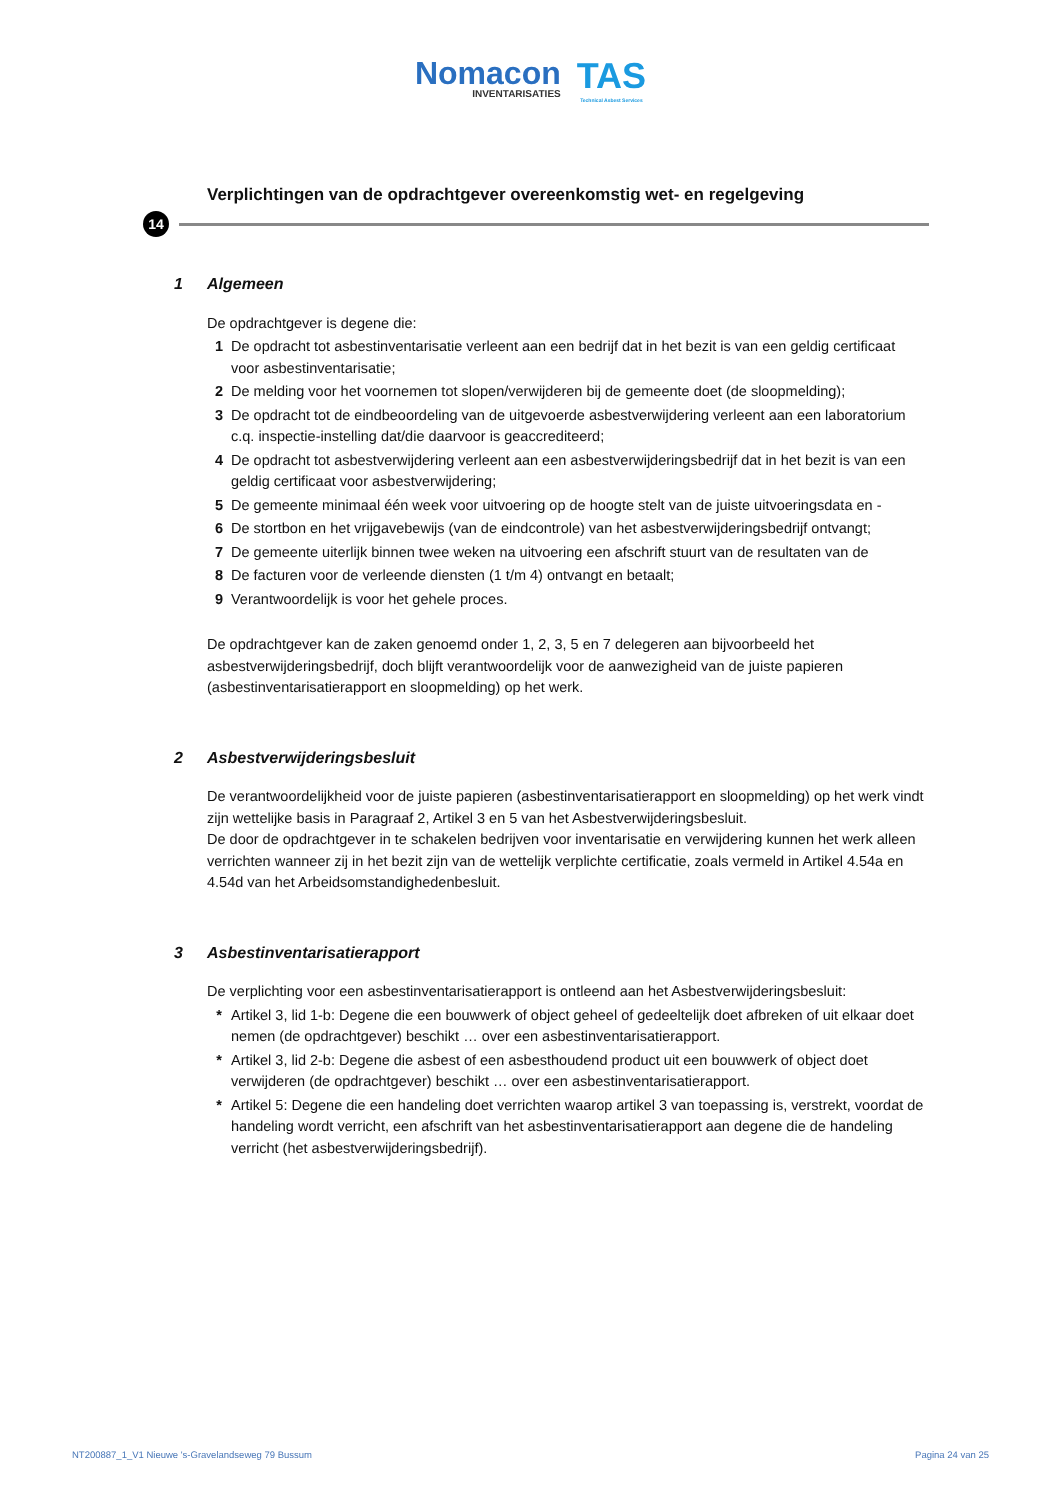Nomacon INVENTARISATIES
TAS Technical Asbest Services
Verplichtingen van de opdrachtgever overeenkomstig wet- en regelgeving
14
1 Algemeen
De opdrachtgever is degene die:
1 De opdracht tot asbestinventarisatie verleent aan een bedrijf dat in het bezit is van een geldig certificaat voor asbestinventarisatie;
2 De melding voor het voornemen tot slopen/verwijderen bij de gemeente doet (de sloopmelding);
3 De opdracht tot de eindbeoordeling van de uitgevoerde asbestverwijdering verleent aan een laboratorium c.q. inspectie-instelling dat/die daarvoor is geaccrediteerd;
4 De opdracht tot asbestverwijdering verleent aan een asbestverwijderingsbedrijf dat in het bezit is van een geldig certificaat voor asbestverwijdering;
5 De gemeente minimaal één week voor uitvoering op de hoogte stelt van de juiste uitvoeringsdata en -
6 De stortbon en het vrijgavebewijs (van de eindcontrole) van het asbestverwijderingsbedrijf ontvangt;
7 De gemeente uiterlijk binnen twee weken na uitvoering een afschrift stuurt van de resultaten van de
8 De facturen voor de verleende diensten (1 t/m 4) ontvangt en betaalt;
9 Verantwoordelijk is voor het gehele proces.
De opdrachtgever kan de zaken genoemd onder 1, 2, 3, 5 en 7 delegeren aan bijvoorbeeld het asbestverwijderingsbedrijf, doch blijft verantwoordelijk voor de aanwezigheid van de juiste papieren (asbestinventarisatierapport en sloopmelding) op het werk.
2 Asbestverwijderingsbesluit
De verantwoordelijkheid voor de juiste papieren (asbestinventarisatierapport en sloopmelding) op het werk vindt zijn wettelijke basis in Paragraaf 2, Artikel 3 en 5 van het Asbestverwijderingsbesluit.
De door de opdrachtgever in te schakelen bedrijven voor inventarisatie en verwijdering kunnen het werk alleen verrichten wanneer zij in het bezit zijn van de wettelijk verplichte certificatie, zoals vermeld in Artikel 4.54a en 4.54d van het Arbeidsomstandighedenbesluit.
3 Asbestinventarisatierapport
De verplichting voor een asbestinventarisatierapport is ontleend aan het Asbestverwijderingsbesluit:
* Artikel 3, lid 1-b: Degene die een bouwwerk of object geheel of gedeeltelijk doet afbreken of uit elkaar doet nemen (de opdrachtgever) beschikt … over een asbestinventarisatierapport.
* Artikel 3, lid 2-b: Degene die asbest of een asbesthoudend product uit een bouwwerk of object doet verwijderen (de opdrachtgever) beschikt … over een asbestinventarisatierapport.
* Artikel 5: Degene die een handeling doet verrichten waarop artikel 3 van toepassing is, verstrekt, voordat de handeling wordt verricht, een afschrift van het asbestinventarisatierapport aan degene die de handeling verricht (het asbestverwijderingsbedrijf).
NT200887_1_V1 Nieuwe 's-Gravelandseweg 79 Bussum Pagina 24 van 25